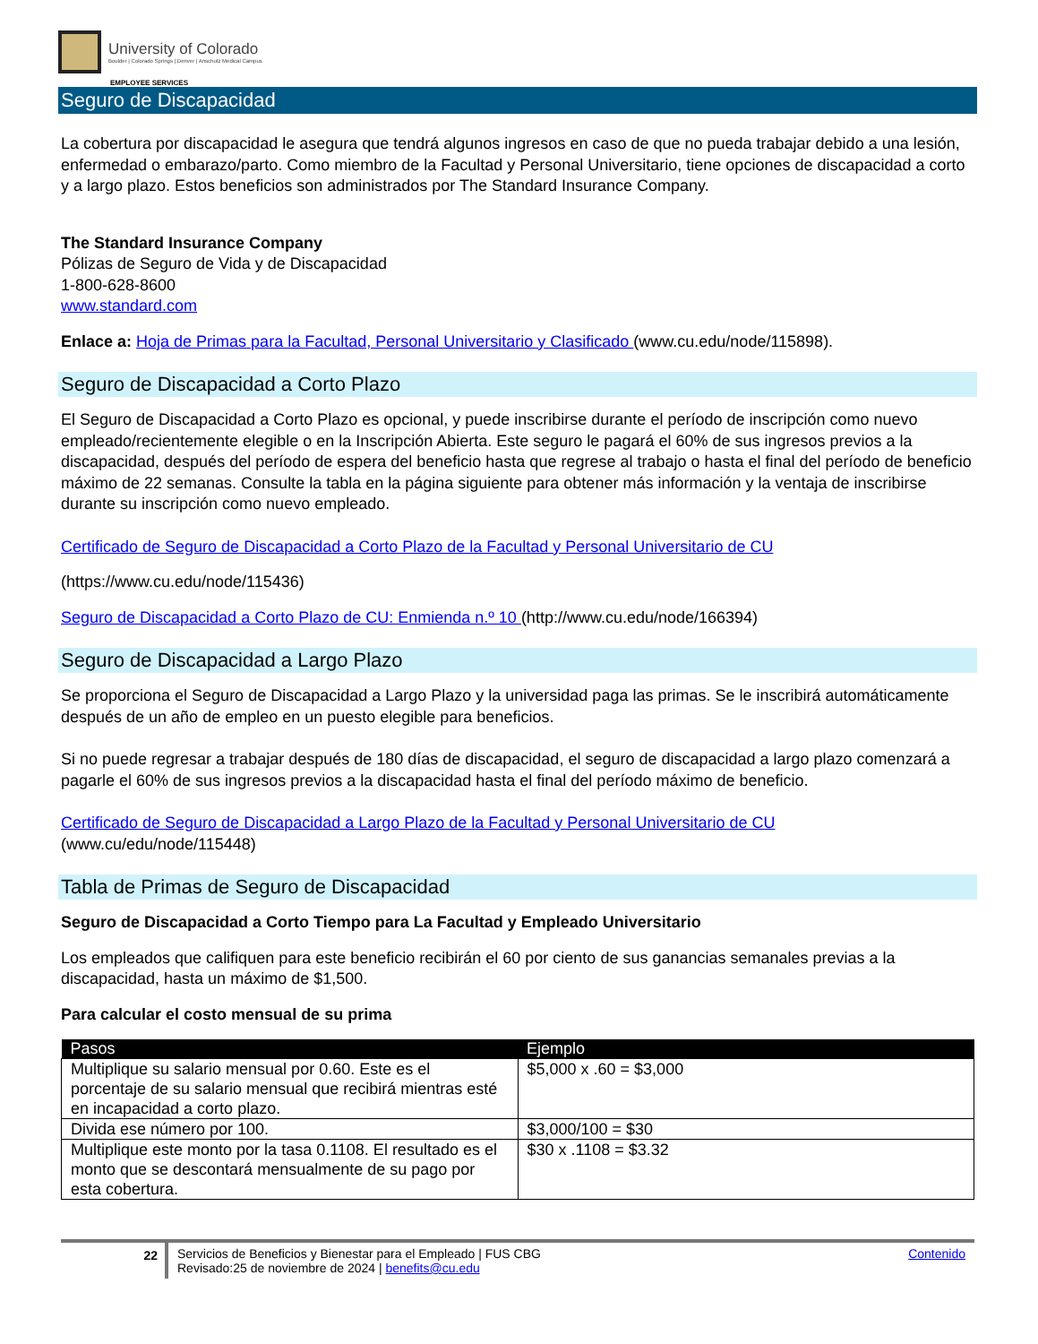University of Colorado
Boulder | Colorado Springs | Denver | Anschutz Medical Campus
EMPLOYEE SERVICES
Seguro de Discapacidad
La cobertura por discapacidad le asegura que tendrá algunos ingresos en caso de que no pueda trabajar debido a una lesión, enfermedad o embarazo/parto. Como miembro de la Facultad y Personal Universitario, tiene opciones de discapacidad a corto y a largo plazo. Estos beneficios son administrados por The Standard Insurance Company.
The Standard Insurance Company
Pólizas de Seguro de Vida y de Discapacidad
1-800-628-8600
www.standard.com
Enlace a: Hoja de Primas para la Facultad, Personal Universitario y Clasificado (www.cu.edu/node/115898).
Seguro de Discapacidad a Corto Plazo
El Seguro de Discapacidad a Corto Plazo es opcional, y puede inscribirse durante el período de inscripción como nuevo empleado/recientemente elegible o en la Inscripción Abierta. Este seguro le pagará el 60% de sus ingresos previos a la discapacidad, después del período de espera del beneficio hasta que regrese al trabajo o hasta el final del período de beneficio máximo de 22 semanas. Consulte la tabla en la página siguiente para obtener más información y la ventaja de inscribirse durante su inscripción como nuevo empleado.
Certificado de Seguro de Discapacidad a Corto Plazo de la Facultad y Personal Universitario de CU
(https://www.cu.edu/node/115436)
Seguro de Discapacidad a Corto Plazo de CU: Enmienda n.º 10 (http://www.cu.edu/node/166394)
Seguro de Discapacidad a Largo Plazo
Se proporciona el Seguro de Discapacidad a Largo Plazo y la universidad paga las primas. Se le inscribirá automáticamente después de un año de empleo en un puesto elegible para beneficios.
Si no puede regresar a trabajar después de 180 días de discapacidad, el seguro de discapacidad a largo plazo comenzará a pagarle el 60% de sus ingresos previos a la discapacidad hasta el final del período máximo de beneficio.
Certificado de Seguro de Discapacidad a Largo Plazo de la Facultad y Personal Universitario de CU
(www.cu/edu/node/115448)
Tabla de Primas de Seguro de Discapacidad
Seguro de Discapacidad a Corto Tiempo para La Facultad y Empleado Universitario
Los empleados que califiquen para este beneficio recibirán el 60 por ciento de sus ganancias semanales previas a la discapacidad, hasta un máximo de $1,500.
Para calcular el costo mensual de su prima
| Pasos | Ejemplo |
| --- | --- |
| Multiplique su salario mensual por 0.60. Este es el porcentaje de su salario mensual que recibirá mientras esté en incapacidad a corto plazo. | $5,000 x .60 = $3,000 |
| Divida ese número por 100. | $3,000/100 = $30 |
| Multiplique este monto por la tasa 0.1108. El resultado es el monto que se descontará mensualmente de su pago por esta cobertura. | $30 x .1108 = $3.32 |
22 Servicios de Beneficios y Bienestar para el Empleado | FUS CBG
Revisado:25 de noviembre de 2024 | benefits@cu.edu
Contenido